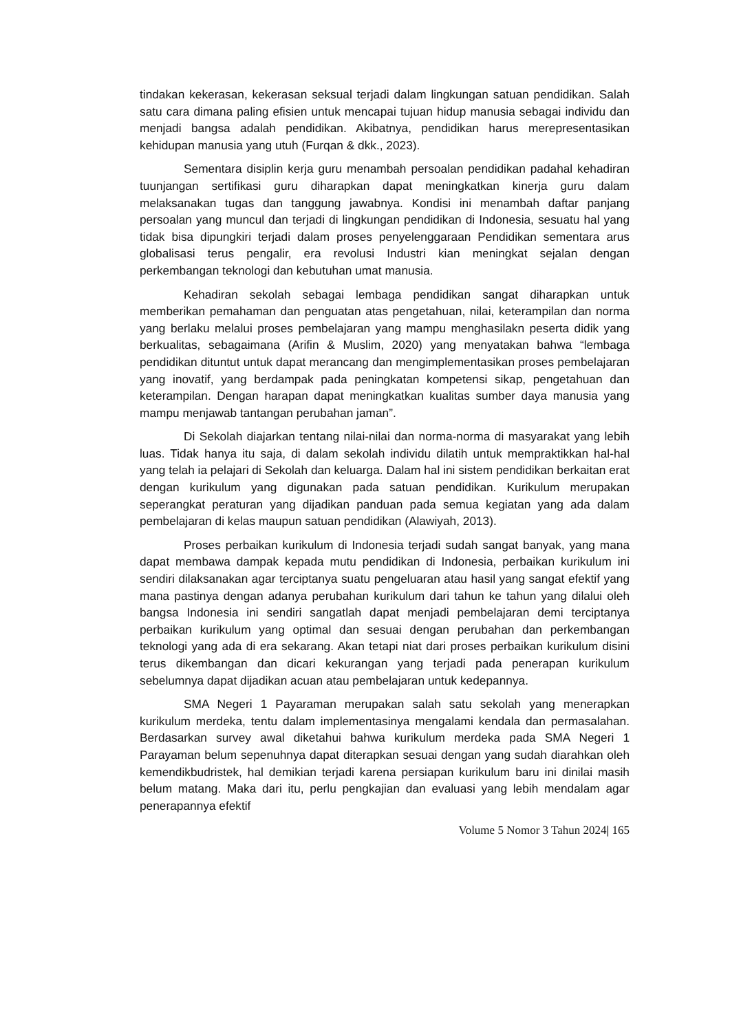tindakan kekerasan, kekerasan seksual terjadi dalam lingkungan satuan pendidikan. Salah satu cara dimana paling efisien untuk mencapai tujuan hidup manusia sebagai individu dan menjadi bangsa adalah pendidikan. Akibatnya, pendidikan harus merepresentasikan kehidupan manusia yang utuh (Furqan & dkk., 2023).
Sementara disiplin kerja guru menambah persoalan pendidikan padahal kehadiran tuunjangan sertifikasi guru diharapkan dapat meningkatkan kinerja guru dalam melaksanakan tugas dan tanggung jawabnya. Kondisi ini menambah daftar panjang persoalan yang muncul dan terjadi di lingkungan pendidikan di Indonesia, sesuatu hal yang tidak bisa dipungkiri terjadi dalam proses penyelenggaraan Pendidikan sementara arus globalisasi terus pengalir, era revolusi Industri kian meningkat sejalan dengan perkembangan teknologi dan kebutuhan umat manusia.
Kehadiran sekolah sebagai lembaga pendidikan sangat diharapkan untuk memberikan pemahaman dan penguatan atas pengetahuan, nilai, keterampilan dan norma yang berlaku melalui proses pembelajaran yang mampu menghasilakn peserta didik yang berkualitas, sebagaimana (Arifin & Muslim, 2020) yang menyatakan bahwa “lembaga pendidikan dituntut untuk dapat merancang dan mengimplementasikan proses pembelajaran yang inovatif, yang berdampak pada peningkatan kompetensi sikap, pengetahuan dan keterampilan. Dengan harapan dapat meningkatkan kualitas sumber daya manusia yang mampu menjawab tantangan perubahan jaman”.
Di Sekolah diajarkan tentang nilai-nilai dan norma-norma di masyarakat yang lebih luas. Tidak hanya itu saja, di dalam sekolah individu dilatih untuk mempraktikkan hal-hal yang telah ia pelajari di Sekolah dan keluarga. Dalam hal ini sistem pendidikan berkaitan erat dengan kurikulum yang digunakan pada satuan pendidikan. Kurikulum merupakan seperangkat peraturan yang dijadikan panduan pada semua kegiatan yang ada dalam pembelajaran di kelas maupun satuan pendidikan (Alawiyah, 2013).
Proses perbaikan kurikulum di Indonesia terjadi sudah sangat banyak, yang mana dapat membawa dampak kepada mutu pendidikan di Indonesia, perbaikan kurikulum ini sendiri dilaksanakan agar terciptanya suatu pengeluaran atau hasil yang sangat efektif yang mana pastinya dengan adanya perubahan kurikulum dari tahun ke tahun yang dilalui oleh bangsa Indonesia ini sendiri sangatlah dapat menjadi pembelajaran demi terciptanya perbaikan kurikulum yang optimal dan sesuai dengan perubahan dan perkembangan teknologi yang ada di era sekarang. Akan tetapi niat dari proses perbaikan kurikulum disini terus dikembangan dan dicari kekurangan yang terjadi pada penerapan kurikulum sebelumnya dapat dijadikan acuan atau pembelajaran untuk kedepannya.
SMA Negeri 1 Payaraman merupakan salah satu sekolah yang menerapkan kurikulum merdeka, tentu dalam implementasinya mengalami kendala dan permasalahan. Berdasarkan survey awal diketahui bahwa kurikulum merdeka pada SMA Negeri 1 Parayaman belum sepenuhnya dapat diterapkan sesuai dengan yang sudah diarahkan oleh kemendikbudristek, hal demikian terjadi karena persiapan kurikulum baru ini dinilai masih belum matang. Maka dari itu, perlu pengkajian dan evaluasi yang lebih mendalam agar penerapannya efektif
Volume 5 Nomor 3 Tahun 2024| 165